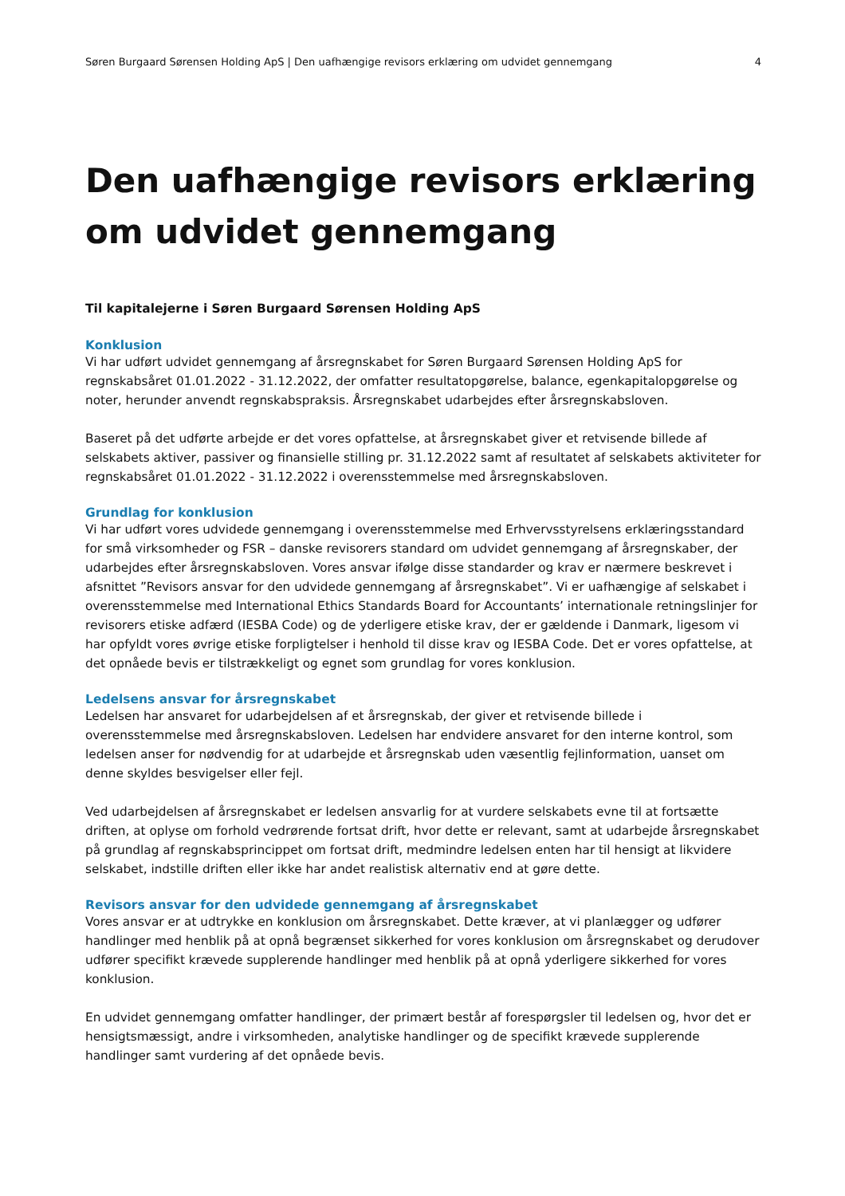Søren Burgaard Sørensen Holding ApS | Den uafhængige revisors erklæring om udvidet gennemgang 4
Den uafhængige revisors erklæring om udvidet gennemgang
Til kapitalejerne i Søren Burgaard Sørensen Holding ApS
Konklusion
Vi har udført udvidet gennemgang af årsregnskabet for Søren Burgaard Sørensen Holding ApS for regnskabsåret 01.01.2022 - 31.12.2022, der omfatter resultatopgørelse, balance, egenkapitalopgørelse og noter, herunder anvendt regnskabspraksis. Årsregnskabet udarbejdes efter årsregnskabsloven.
Baseret på det udførte arbejde er det vores opfattelse, at årsregnskabet giver et retvisende billede af selskabets aktiver, passiver og finansielle stilling pr. 31.12.2022 samt af resultatet af selskabets aktiviteter for regnskabsåret 01.01.2022 - 31.12.2022 i overensstemmelse med årsregnskabsloven.
Grundlag for konklusion
Vi har udført vores udvidede gennemgang i overensstemmelse med Erhvervsstyrelsens erklæringsstandard for små virksomheder og FSR – danske revisorers standard om udvidet gennemgang af årsregnskaber, der udarbejdes efter årsregnskabsloven. Vores ansvar ifølge disse standarder og krav er nærmere beskrevet i afsnittet ”Revisors ansvar for den udvidede gennemgang af årsregnskabet”. Vi er uafhængige af selskabet i overensstemmelse med International Ethics Standards Board for Accountants’ internationale retningslinjer for revisorers etiske adfærd (IESBA Code) og de yderligere etiske krav, der er gældende i Danmark, ligesom vi har opfyldt vores øvrige etiske forpligtelser i henhold til disse krav og IESBA Code. Det er vores opfattelse, at det opnåede bevis er tilstrækkeligt og egnet som grundlag for vores konklusion.
Ledelsens ansvar for årsregnskabet
Ledelsen har ansvaret for udarbejdelsen af et årsregnskab, der giver et retvisende billede i overensstemmelse med årsregnskabsloven. Ledelsen har endvidere ansvaret for den interne kontrol, som ledelsen anser for nødvendig for at udarbejde et årsregnskab uden væsentlig fejlinformation, uanset om denne skyldes besvigelser eller fejl.
Ved udarbejdelsen af årsregnskabet er ledelsen ansvarlig for at vurdere selskabets evne til at fortsætte driften, at oplyse om forhold vedrørende fortsat drift, hvor dette er relevant, samt at udarbejde årsregnskabet på grundlag af regnskabsprincippet om fortsat drift, medmindre ledelsen enten har til hensigt at likvidere selskabet, indstille driften eller ikke har andet realistisk alternativ end at gøre dette.
Revisors ansvar for den udvidede gennemgang af årsregnskabet
Vores ansvar er at udtrykke en konklusion om årsregnskabet. Dette kræver, at vi planlægger og udfører handlinger med henblik på at opnå begrænset sikkerhed for vores konklusion om årsregnskabet og derudover udfører specifikt krævede supplerende handlinger med henblik på at opnå yderligere sikkerhed for vores konklusion.
En udvidet gennemgang omfatter handlinger, der primært består af forespørgsler til ledelsen og, hvor det er hensigtsmæssigt, andre i virksomheden, analytiske handlinger og de specifikt krævede supplerende handlinger samt vurdering af det opnåede bevis.